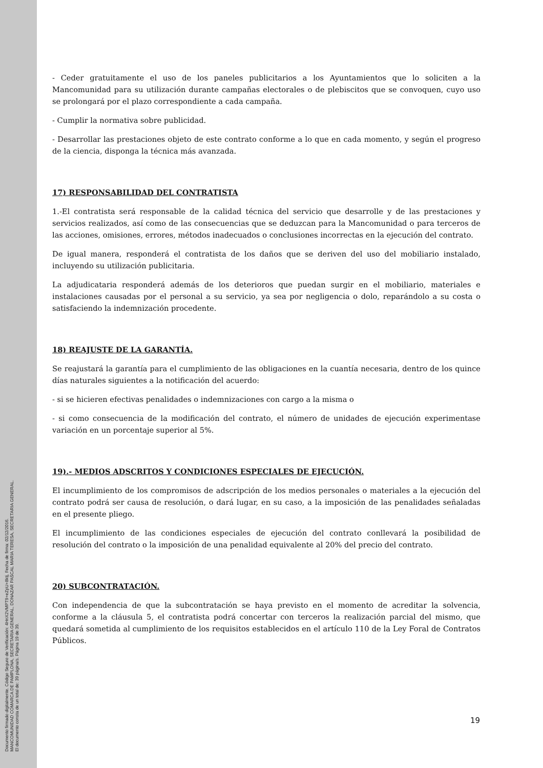Documento firmado digitalmente. Código Seguro de Verificación: 4HnX2VMPT9+eZpU+8ktj, Fecha de firma: 02/12/2016.
MANCOMUNIDAD COMARCA DE PAMPLONA, SECRETARIA GENERAL, DONAZAR PASCAL MARIA TERESA, SECRETARIA GENERAL.
El documento consta de un total de: 39 página/s. Página 19 de 39.
- Ceder gratuitamente el uso de los paneles publicitarios a los Ayuntamientos que lo soliciten a la Mancomunidad para su utilización durante campañas electorales o de plebiscitos que se convoquen, cuyo uso se prolongará por el plazo correspondiente a cada campaña.
- Cumplir la normativa sobre publicidad.
- Desarrollar las prestaciones objeto de este contrato conforme a lo que en cada momento, y según el progreso de la ciencia, disponga la técnica más avanzada.
17) RESPONSABILIDAD DEL CONTRATISTA
1.-El contratista será responsable de la calidad técnica del servicio que desarrolle y de las prestaciones y servicios realizados, así como de las consecuencias que se deduzcan para la Mancomunidad o para terceros de las acciones, omisiones, errores, métodos inadecuados o conclusiones incorrectas en la ejecución del contrato.
De igual manera, responderá el contratista de los daños que se deriven del uso del mobiliario instalado, incluyendo su utilización publicitaria.
La adjudicataria responderá además de los deterioros que puedan surgir en el mobiliario, materiales e instalaciones causadas por el personal a su servicio, ya sea por negligencia o dolo, reparándolo a su costa o satisfaciendo la indemnización procedente.
18) REAJUSTE DE LA GARANTÍA.
Se reajustará la garantía para el cumplimiento de las obligaciones en la cuantía necesaria, dentro de los quince días naturales siguientes a la notificación del acuerdo:
- si se hicieren efectivas penalidades o indemnizaciones con cargo a la misma o
- si como consecuencia de la modificación del contrato, el número de unidades de ejecución experimentase variación en un porcentaje superior al 5%.
19).- MEDIOS ADSCRITOS Y CONDICIONES ESPECIALES DE EJECUCIÓN.
El incumplimiento de los compromisos de adscripción de los medios personales o materiales a la ejecución del contrato podrá ser causa de resolución, o dará lugar, en su caso, a la imposición de las penalidades señaladas en el presente pliego.
El incumplimiento de las condiciones especiales de ejecución del contrato conllevará la posibilidad de resolución del contrato o la imposición de una penalidad equivalente al 20% del precio del contrato.
20) SUBCONTRATACIÓN.
Con independencia de que la subcontratación se haya previsto en el momento de acreditar la solvencia, conforme a la cláusula 5, el contratista podrá concertar con terceros la realización parcial del mismo, que quedará sometida al cumplimiento de los requisitos establecidos en el artículo 110 de la Ley Foral de Contratos Públicos.
19